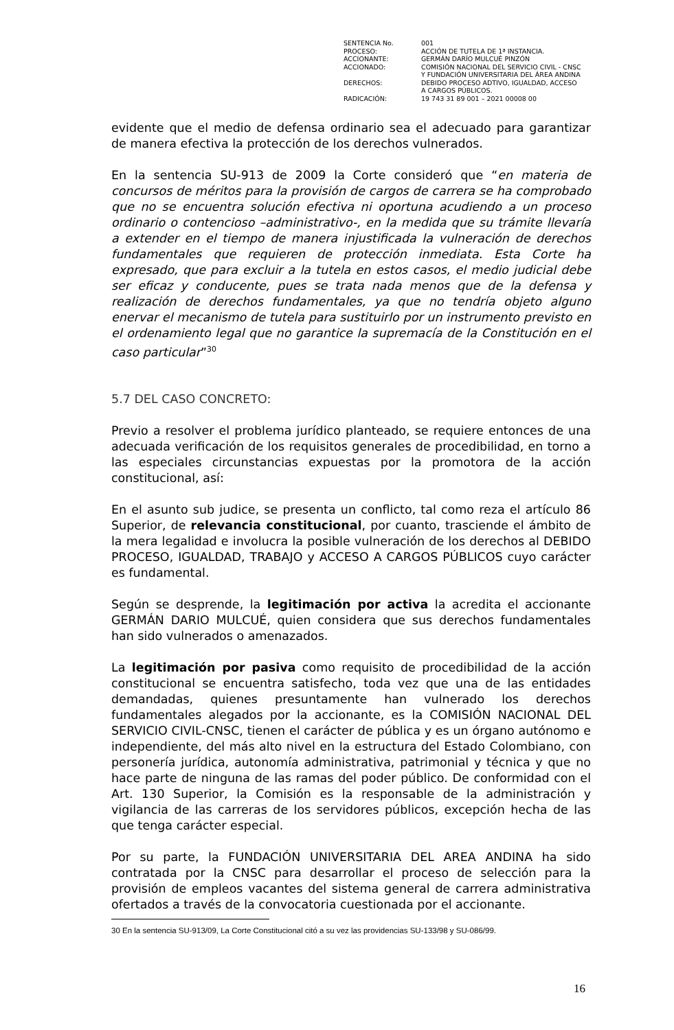| SENTENCIA No. | 001 |
| PROCESO: | ACCIÓN DE TUTELA DE 1ª INSTANCIA. |
| ACCIONANTE: | GERMÁN DARÍO MULCUÉ PINZÓN |
| ACCIONADO: | COMISIÓN NACIONAL DEL SERVICIO CIVIL - CNSC Y FUNDACIÓN UNIVERSITARIA DEL ÁREA ANDINA |
| DERECHOS: | DEBIDO PROCESO ADTIVO, IGUALDAD, ACCESO A CARGOS PÚBLICOS. |
| RADICACIÓN: | 19 743 31 89 001 – 2021 00008 00 |
evidente que el medio de defensa ordinario sea el adecuado para garantizar de manera efectiva la protección de los derechos vulnerados.
En la sentencia SU-913 de 2009 la Corte consideró que “en materia de concursos de méritos para la provisión de cargos de carrera se ha comprobado que no se encuentra solución efectiva ni oportuna acudiendo a un proceso ordinario o contencioso –administrativo-, en la medida que su trámite llevaría a extender en el tiempo de manera injustificada la vulneración de derechos fundamentales que requieren de protección inmediata. Esta Corte ha expresado, que para excluir a la tutela en estos casos, el medio judicial debe ser eficaz y conducente, pues se trata nada menos que de la defensa y realización de derechos fundamentales, ya que no tendría objeto alguno enervar el mecanismo de tutela para sustituirlo por un instrumento previsto en el ordenamiento legal que no garantice la supremacía de la Constitución en el caso particular”<sup>30</sup>
5.7 DEL CASO CONCRETO:
Previo a resolver el problema jurídico planteado, se requiere entonces de una adecuada verificación de los requisitos generales de procedibilidad, en torno a las especiales circunstancias expuestas por la promotora de la acción constitucional, así:
En el asunto sub judice, se presenta un conflicto, tal como reza el artículo 86 Superior, de relevancia constitucional, por cuanto, trasciende el ámbito de la mera legalidad e involucra la posible vulneración de los derechos al DEBIDO PROCESO, IGUALDAD, TRABAJO y ACCESO A CARGOS PÚBLICOS cuyo carácter es fundamental.
Según se desprende, la legitimación por activa la acredita el accionante GERMÁN DARIO MULCUÉ, quien considera que sus derechos fundamentales han sido vulnerados o amenazados.
La legitimación por pasiva como requisito de procedibilidad de la acción constitucional se encuentra satisfecho, toda vez que una de las entidades demandadas, quienes presuntamente han vulnerado los derechos fundamentales alegados por la accionante, es la COMISIÓN NACIONAL DEL SERVICIO CIVIL-CNSC, tienen el carácter de pública y es un órgano autónomo e independiente, del más alto nivel en la estructura del Estado Colombiano, con personería jurídica, autonomía administrativa, patrimonial y técnica y que no hace parte de ninguna de las ramas del poder público. De conformidad con el Art. 130 Superior, la Comisión es la responsable de la administración y vigilancia de las carreras de los servidores públicos, excepción hecha de las que tenga carácter especial.
Por su parte, la FUNDACIÓN UNIVERSITARIA DEL AREA ANDINA ha sido contratada por la CNSC para desarrollar el proceso de selección para la provisión de empleos vacantes del sistema general de carrera administrativa ofertados a través de la convocatoria cuestionada por el accionante.
30 En la sentencia SU-913/09, La Corte Constitucional citó a su vez las providencias SU-133/98 y SU-086/99.
16